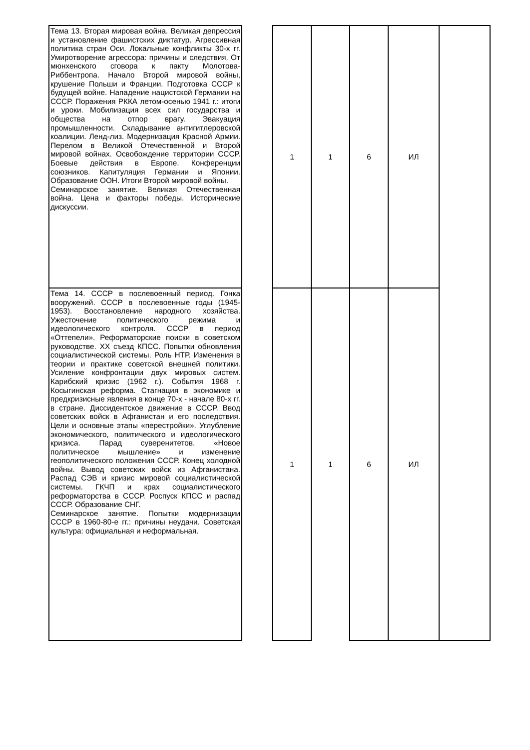| Тема 13. Вторая мировая война. Великая депрессия и установление фашистских диктатур. Агрессивная политика стран Оси. Локальные конфликты 30-х гг. Умиротворение агрессора: причины и следствия. От мюнхенского сговора к пакту Молотова-Риббентропа. Начало Второй мировой войны, крушение Польши и Франции. Подготовка СССР к будущей войне. Нападение нацистской Германии на СССР. Поражения РККА летом-осенью 1941 г.: итоги и уроки. Мобилизация всех сил государства и общества на отпор врагу. Эвакуация промышленности. Складывание антигитлеровской коалиции. Ленд-лиз. Модернизация Красной Армии. Перелом в Великой Отечественной и Второй мировой войнах. Освобождение территории СССР. Боевые действия в Европе. Конференции союзников. Капитуляция Германии и Японии. Образование ООН. Итоги Второй мировой войны. Семинарское занятие. Великая Отечественная война. Цена и факторы победы. Исторические дискуссии. | | 1 | 1 | 6 | ИЛ | |
| Тема 14. СССР в послевоенный период. Гонка вооружений. СССР в послевоенные годы (1945-1953). Восстановление народного хозяйства. Ужесточение политического режима и идеологического контроля. СССР в период «Оттепели». Реформаторские поиски в советском руководстве. XX съезд КПСС. Попытки обновления социалистической системы. Роль НТР. Изменения в теории и практике советской внешней политики. Усиление конфронтации двух мировых систем. Карибский кризис (1962 г.). События 1968 г. Косыгинская реформа. Стагнация в экономике и предкризисные явления в конце 70-х - начале 80-х гг. в стране. Диссидентское движение в СССР. Ввод советских войск в Афганистан и его последствия. Цели и основные этапы «перестройки». Углубление экономического, политического и идеологического кризиса. Парад суверенитетов. «Новое политическое мышление» и изменение геополитического положения СССР. Конец холодной войны. Вывод советских войск из Афганистана. Распад СЭВ и кризис мировой социалистической системы. ГКЧП и крах социалистического реформаторства в СССР. Роспуск КПСС и распад СССР. Образование СНГ. Семинарское занятие. Попытки модернизации СССР в 1960-80-е гг.: причины неудачи. Советская культура: официальная и неформальная. | | 1 | 1 | 6 | ИЛ | |